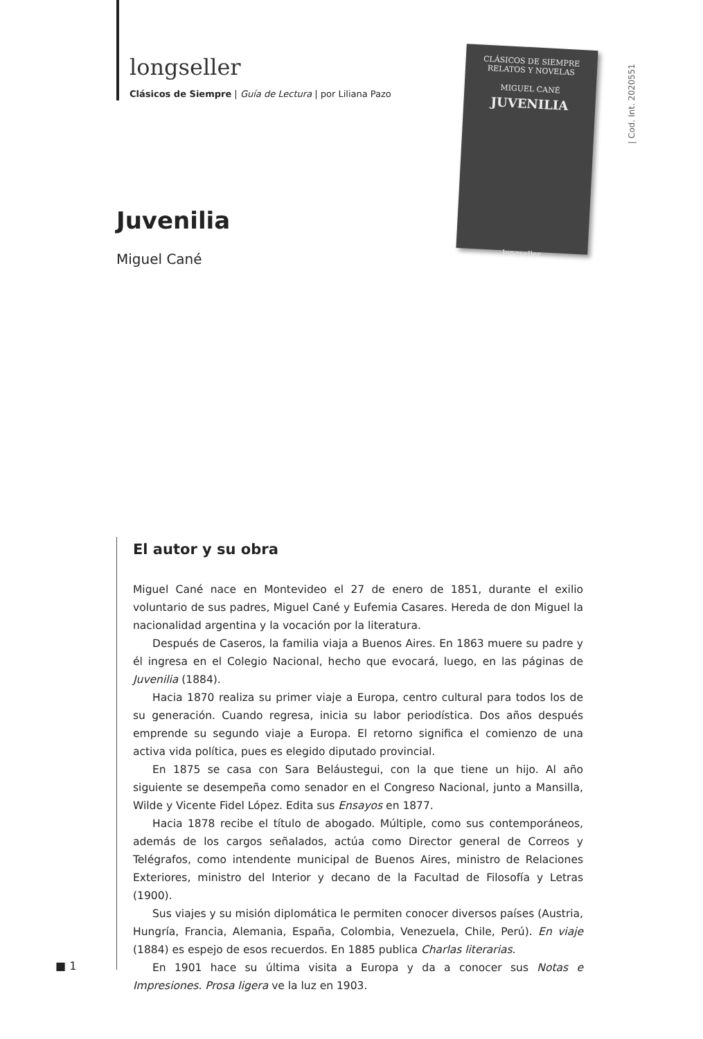longseller
Clásicos de Siempre | Guía de Lectura | por Liliana Pazo
CLÁSICOS DE SIEMPRE
RELATOS Y NOVELAS
MIGUEL CANÉ
JUVENILIA
longseller
| Cod. Int. 2020551
Juvenilia
Miguel Cané
El autor y su obra
Miguel Cané nace en Montevideo el 27 de enero de 1851, durante el exilio voluntario de sus padres, Miguel Cané y Eufemia Casares. Hereda de don Miguel la nacionalidad argentina y la vocación por la literatura.
Después de Caseros, la familia viaja a Buenos Aires. En 1863 muere su padre y él ingresa en el Colegio Nacional, hecho que evocará, luego, en las páginas de Juvenilia (1884).
Hacia 1870 realiza su primer viaje a Europa, centro cultural para todos los de su generación. Cuando regresa, inicia su labor periodística. Dos años después emprende su segundo viaje a Europa. El retorno significa el comienzo de una activa vida política, pues es elegido diputado provincial.
En 1875 se casa con Sara Beláustegui, con la que tiene un hijo. Al año siguiente se desempeña como senador en el Congreso Nacional, junto a Mansilla, Wilde y Vicente Fidel López. Edita sus Ensayos en 1877.
Hacia 1878 recibe el título de abogado. Múltiple, como sus contemporáneos, además de los cargos señalados, actúa como Director general de Correos y Telégrafos, como intendente municipal de Buenos Aires, ministro de Relaciones Exteriores, ministro del Interior y decano de la Facultad de Filosofía y Letras (1900).
Sus viajes y su misión diplomática le permiten conocer diversos países (Austria, Hungría, Francia, Alemania, España, Colombia, Venezuela, Chile, Perú). En viaje (1884) es espejo de esos recuerdos. En 1885 publica Charlas literarias.
En 1901 hace su última visita a Europa y da a conocer sus Notas e Impresiones. Prosa ligera ve la luz en 1903.
■ 1